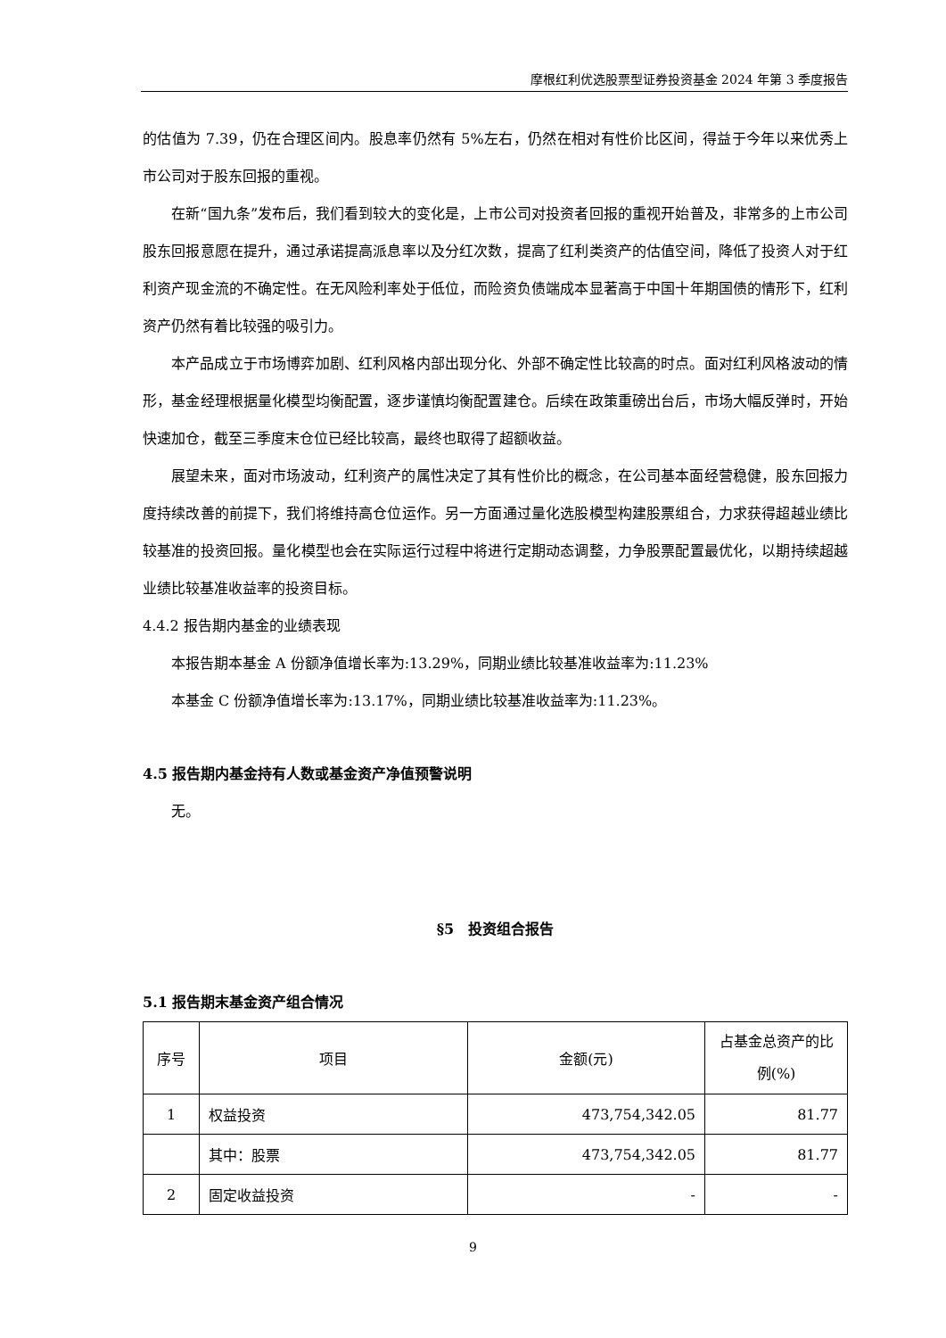摩根红利优选股票型证券投资基金 2024 年第 3 季度报告
的估值为 7.39，仍在合理区间内。股息率仍然有 5%左右，仍然在相对有性价比区间，得益于今年以来优秀上市公司对于股东回报的重视。
在新“国九条”发布后，我们看到较大的变化是，上市公司对投资者回报的重视开始普及，非常多的上市公司股东回报意愿在提升，通过承诺提高派息率以及分红次数，提高了红利类资产的估值空间，降低了投资人对于红利资产现金流的不确定性。在无风险利率处于低位，而险资负债端成本显著高于中国十年期国债的情形下，红利资产仍然有着比较强的吸引力。
本产品成立于市场博弈加剧、红利风格内部出现分化、外部不确定性比较高的时点。面对红利风格波动的情形，基金经理根据量化模型均衡配置，逐步谨慎均衡配置建仓。后续在政策重磅出台后，市场大幅反弹时，开始快速加仓，截至三季度末仓位已经比较高，最终也取得了超额收益。
展望未来，面对市场波动，红利资产的属性决定了其有性价比的概念，在公司基本面经营稳健，股东回报力度持续改善的前提下，我们将维持高仓位运作。另一方面通过量化选股模型构建股票组合，力求获得超越业绩比较基准的投资回报。量化模型也会在实际运行过程中将进行定期动态调整，力争股票配置最优化，以期持续超越业绩比较基准收益率的投资目标。
4.4.2 报告期内基金的业绩表现
本报告期本基金 A 份额净值增长率为:13.29%，同期业绩比较基准收益率为:11.23%
本基金 C 份额净值增长率为:13.17%，同期业绩比较基准收益率为:11.23%。
4.5 报告期内基金持有人数或基金资产净值预警说明
无。
§5　投资组合报告
5.1 报告期末基金资产组合情况
| 序号 | 项目 | 金额(元) | 占基金总资产的比例(%) |
| --- | --- | --- | --- |
| 1 | 权益投资 | 473,754,342.05 | 81.77 |
| | 其中：股票 | 473,754,342.05 | 81.77 |
| 2 | 固定收益投资 | - | - |
9